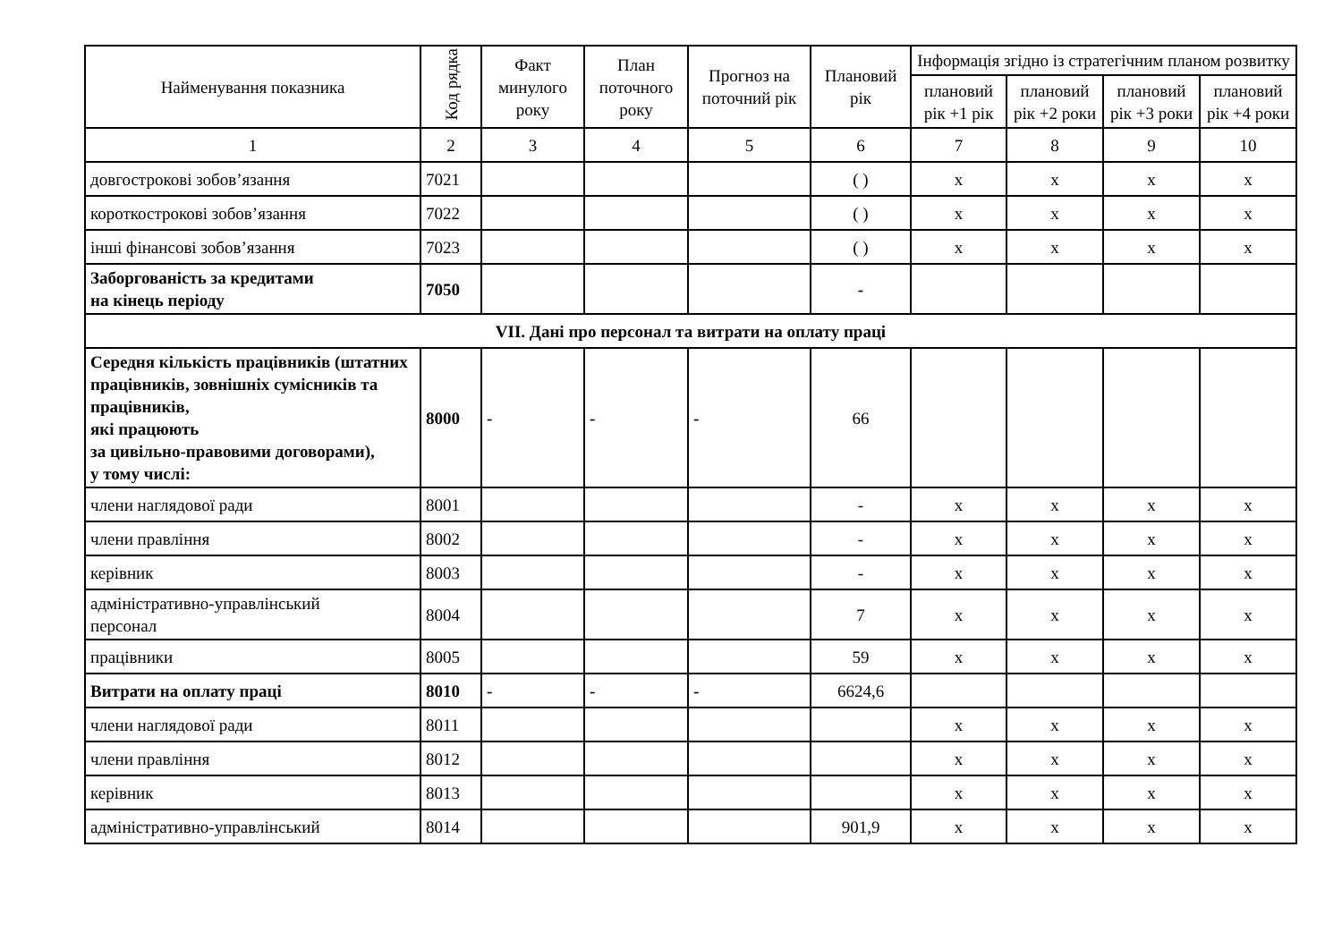| Найменування показника | Код рядка | Факт минулого року | План поточного року | Прогноз на поточний рік | Плановий рік | Інформація згідно із стратегічним планом розвитку | | | |
| --- | --- | --- | --- | --- | --- | --- | --- | --- | --- |
| | | | | | | плановий рік +1 рік | плановий рік +2 роки | плановий рік +3 роки | плановий рік +4 роки |
| 1 | 2 | 3 | 4 | 5 | 6 | 7 | 8 | 9 | 10 |
| довгострокові зобов’язання | 7021 | | | | ( ) | x | x | x | x |
| короткострокові зобов’язання | 7022 | | | | ( ) | x | x | x | x |
| інші фінансові зобов’язання | 7023 | | | | ( ) | x | x | x | x |
| Заборгованість за кредитами на кінець періоду | 7050 | | | | - | | | | |
| VII. Дані про персонал та витрати на оплату праці | | | | | | | | | |
| Середня кількість працівників (штатних працівників, зовнішніх сумісників та працівників, які працюють за цивільно-правовими договорами), у тому числі: | 8000 | - | - | - | 66 | | | | |
| члени наглядової ради | 8001 | | | | - | x | x | x | x |
| члени правління | 8002 | | | | - | x | x | x | x |
| керівник | 8003 | | | | - | x | x | x | x |
| адміністративно-управлінський персонал | 8004 | | | | 7 | x | x | x | x |
| працівники | 8005 | | | | 59 | x | x | x | x |
| Витрати на оплату праці | 8010 | - | - | - | 6624,6 | | | | |
| члени наглядової ради | 8011 | | | | | x | x | x | x |
| члени правління | 8012 | | | | | x | x | x | x |
| керівник | 8013 | | | | | x | x | x | x |
| адміністративно-управлінський | 8014 | | | | 901,9 | x | x | x | x |